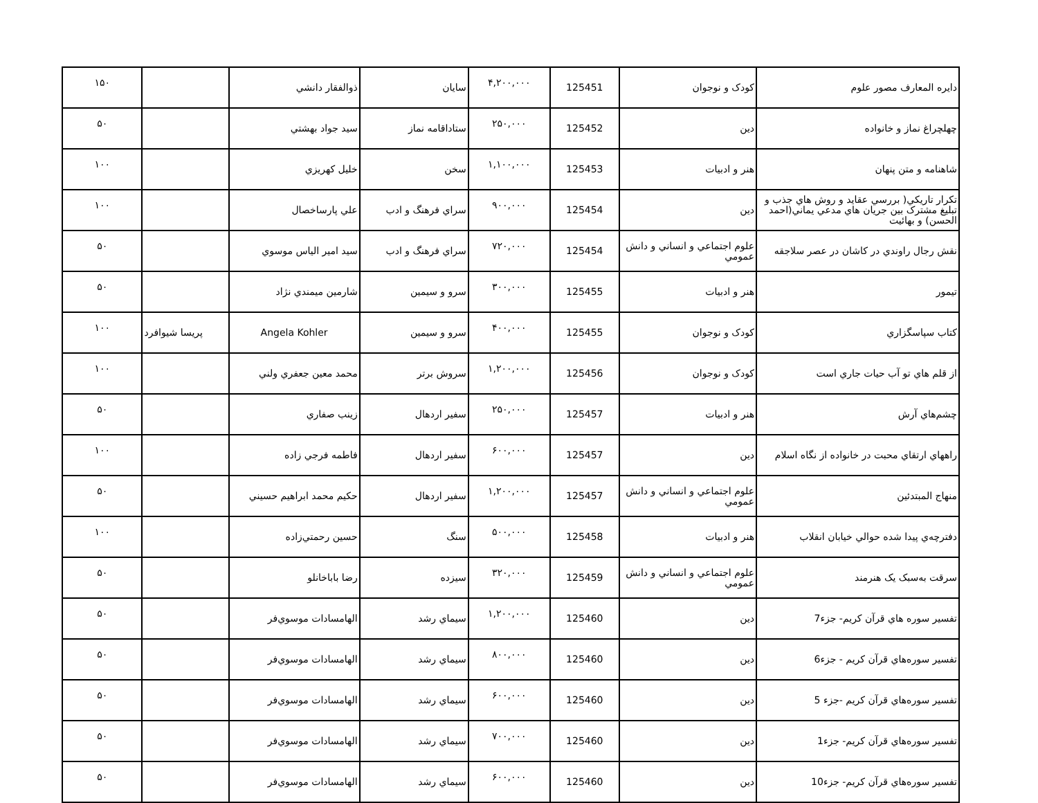| دايره المعارف مصور علوم | کودک و نوجوان | 125451 | ۴,۲۰۰,۰۰۰ | سايان | ذوالفقار دانشي | | ۱۵۰ |
| چهلچراغ نماز و خانواده | دين | 125452 | ۲۵۰,۰۰۰ | ستاداقامه نماز | سيد جواد بهشتي | | ۵۰ |
| شاهنامه و متن پنهان | هنر و ادبيات | 125453 | ۱,۱۰۰,۰۰۰ | سخن | خليل کهريزي | | ۱۰۰ |
| تکرار تاريکي( بررسي عقايد و روش هاي جذب و تبليغ مشترک بين جريان هاي مدعي يماني(احمد الحسن) و بهائيت | دين | 125454 | ۹۰۰,۰۰۰ | سراي فرهنگ و ادب | علي پارساخصال | | ۱۰۰ |
| نقش رجال راوندي در کاشان در عصر سلاجقه | علوم اجتماعي و انساني و دانش عمومي | 125454 | ۷۲۰,۰۰۰ | سراي فرهنگ و ادب | سيد امير الياس موسوي | | ۵۰ |
| تيمور | هنر و ادبيات | 125455 | ۳۰۰,۰۰۰ | سرو و سيمين | شارمين ميمندي نژاد | | ۵۰ |
| کتاب سپاسگزاري | کودک و نوجوان | 125455 | ۴۰۰,۰۰۰ | سرو و سيمين | Angela Kohler | پريسا شيوافرد | ۱۰۰ |
| از قلم هاي تو آب حيات جاري است | کودک و نوجوان | 125456 | ۱,۲۰۰,۰۰۰ | سروش برتر | محمد معين جعفري ولني | | ۱۰۰ |
| چشم‌هاي آرش | هنر و ادبيات | 125457 | ۲۵۰,۰۰۰ | سفير اردهال | زينب صفاري | | ۵۰ |
| راههاي ارتقاي محبت در خانواده از نگاه اسلام | دين | 125457 | ۶۰۰,۰۰۰ | سفير اردهال | فاطمه فرجي زاده | | ۱۰۰ |
| منهاج المبتدئين | علوم اجتماعي و انساني و دانش عمومي | 125457 | ۱,۲۰۰,۰۰۰ | سفير اردهال | حکيم محمد ابراهيم حسيني | | ۵۰ |
| دفترچه‌ي پيدا شده حوالي خيابان انقلاب | هنر و ادبيات | 125458 | ۵۰۰,۰۰۰ | سنگ | حسين رحمتي‌زاده | | ۱۰۰ |
| سرقت به‌سبک يک هنرمند | علوم اجتماعي و انساني و دانش عمومي | 125459 | ۳۲۰,۰۰۰ | سيزده | رضا باباخانلو | | ۵۰ |
| تفسير سوره هاي قرآن کريم- جزء7 | دين | 125460 | ۱,۲۰۰,۰۰۰ | سيماي رشد | الهامسادات موسوي‌فر | | ۵۰ |
| تفسير سوره‌هاي قرآن کريم - جزء6 | دين | 125460 | ۸۰۰,۰۰۰ | سيماي رشد | الهامسادات موسوي‌فر | | ۵۰ |
| تفسير سوره‌هاي قرآن کريم -جزء 5 | دين | 125460 | ۶۰۰,۰۰۰ | سيماي رشد | الهامسادات موسوي‌فر | | ۵۰ |
| تفسير سوره‌هاي قرآن کريم- جزء1 | دين | 125460 | ۷۰۰,۰۰۰ | سيماي رشد | الهامسادات موسوي‌فر | | ۵۰ |
| تفسير سوره‌هاي قرآن کريم- جزء10 | دين | 125460 | ۶۰۰,۰۰۰ | سيماي رشد | الهامسادات موسوي‌فر | | ۵۰ |